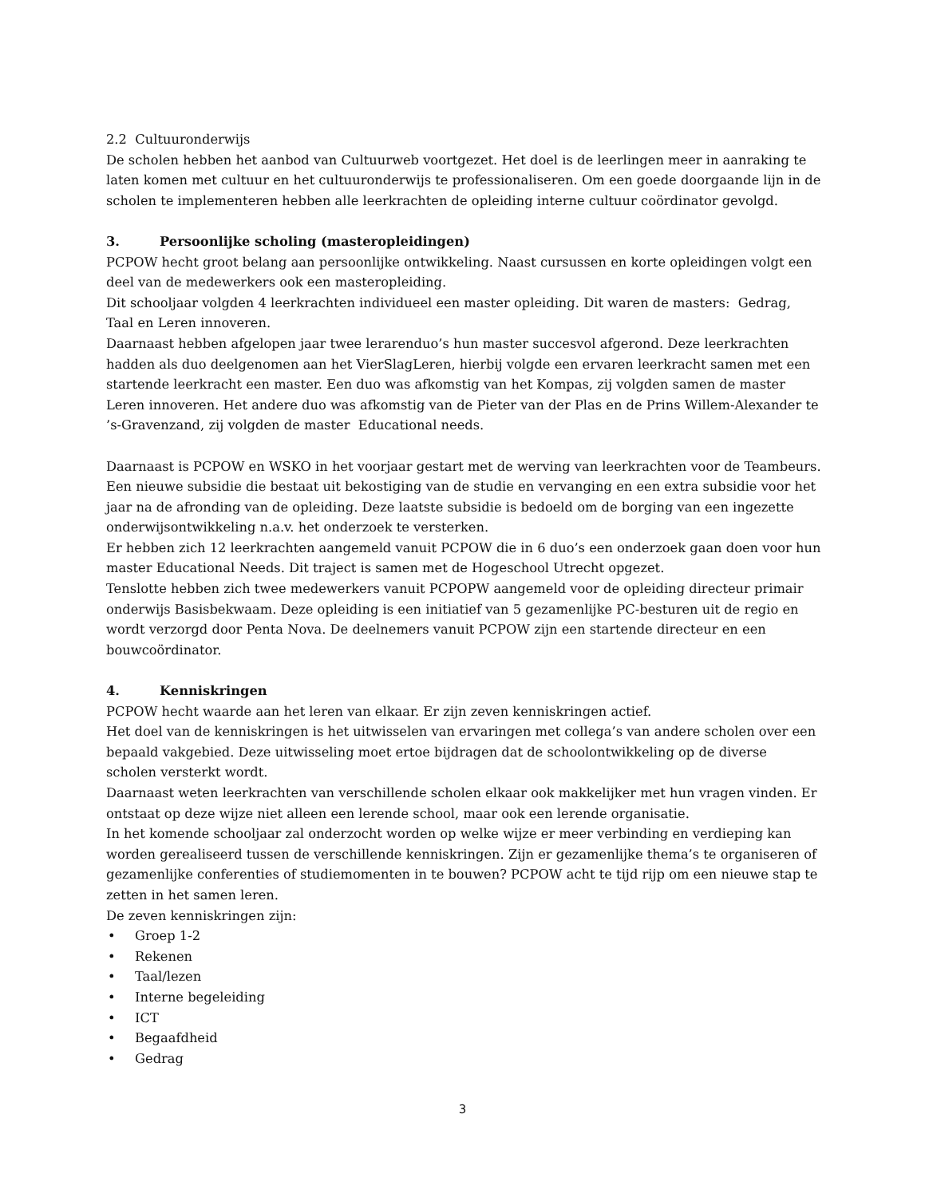2.2 Cultuuronderwijs
De scholen hebben het aanbod van Cultuurweb voortgezet. Het doel is de leerlingen meer in aanraking te laten komen met cultuur en het cultuuronderwijs te professionaliseren. Om een goede doorgaande lijn in de scholen te implementeren hebben alle leerkrachten de opleiding interne cultuur coördinator gevolgd.
3. Persoonlijke scholing (masteropleidingen)
PCPOW hecht groot belang aan persoonlijke ontwikkeling. Naast cursussen en korte opleidingen volgt een deel van de medewerkers ook een masteropleiding.
Dit schooljaar volgden 4 leerkrachten individueel een master opleiding. Dit waren de masters: Gedrag, Taal en Leren innoveren.
Daarnaast hebben afgelopen jaar twee lerarenduo’s hun master succesvol afgerond. Deze leerkrachten hadden als duo deelgenomen aan het VierSlagLeren, hierbij volgde een ervaren leerkracht samen met een startende leerkracht een master. Een duo was afkomstig van het Kompas, zij volgden samen de master Leren innoveren. Het andere duo was afkomstig van de Pieter van der Plas en de Prins Willem-Alexander te ’s-Gravenzand, zij volgden de master Educational needs.
Daarnaast is PCPOW en WSKO in het voorjaar gestart met de werving van leerkrachten voor de Teambeurs. Een nieuwe subsidie die bestaat uit bekostiging van de studie en vervanging en een extra subsidie voor het jaar na de afronding van de opleiding. Deze laatste subsidie is bedoeld om de borging van een ingezette onderwijsontwikkeling n.a.v. het onderzoek te versterken.
Er hebben zich 12 leerkrachten aangemeld vanuit PCPOW die in 6 duo’s een onderzoek gaan doen voor hun master Educational Needs. Dit traject is samen met de Hogeschool Utrecht opgezet.
Tenslotte hebben zich twee medewerkers vanuit PCPOPW aangemeld voor de opleiding directeur primair onderwijs Basisbekwaam. Deze opleiding is een initiatief van 5 gezamenlijke PC-besturen uit de regio en wordt verzorgd door Penta Nova. De deelnemers vanuit PCPOW zijn een startende directeur en een bouwcoördinator.
4. Kenniskringen
PCPOW hecht waarde aan het leren van elkaar. Er zijn zeven kenniskringen actief.
Het doel van de kenniskringen is het uitwisselen van ervaringen met collega’s van andere scholen over een bepaald vakgebied. Deze uitwisseling moet ertoe bijdragen dat de schoolontwikkeling op de diverse scholen versterkt wordt.
Daarnaast weten leerkrachten van verschillende scholen elkaar ook makkelijker met hun vragen vinden. Er ontstaat op deze wijze niet alleen een lerende school, maar ook een lerende organisatie.
In het komende schooljaar zal onderzocht worden op welke wijze er meer verbinding en verdieping kan worden gerealiseerd tussen de verschillende kenniskringen. Zijn er gezamenlijke thema’s te organiseren of gezamenlijke conferenties of studiemomenten in te bouwen? PCPOW acht te tijd rijp om een nieuwe stap te zetten in het samen leren.
De zeven kenniskringen zijn:
• Groep 1-2
• Rekenen
• Taal/lezen
• Interne begeleiding
• ICT
• Begaafdheid
• Gedrag
3